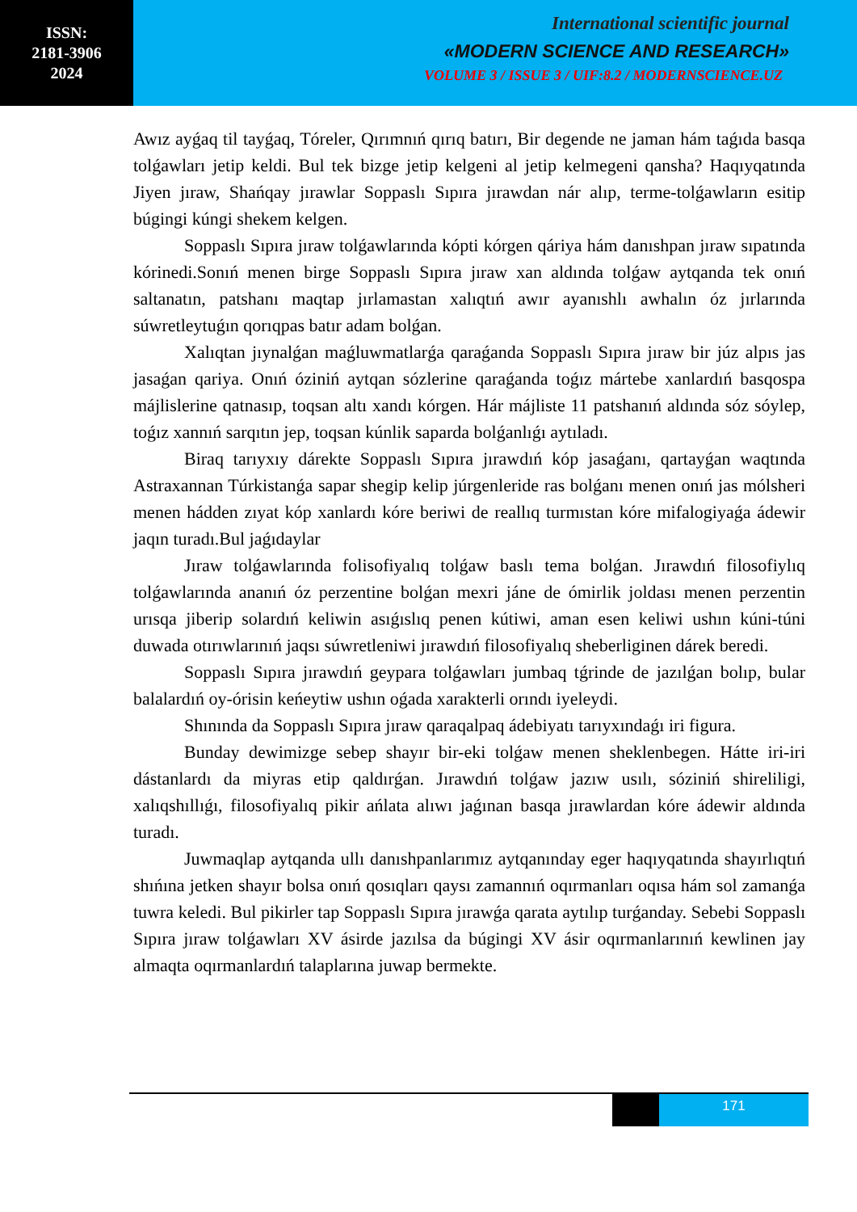ISSN:
2181-3906
2024
International scientific journal
«MODERN SCIENCE AND RESEARCH»
VOLUME 3 / ISSUE 3 / UIF:8.2 / MODERNSCIENCE.UZ
Awız ayǵaq til tayǵaq, Tóreler, Qırımnıń qırıq batırı, Bir degende ne jaman hám taǵıda basqa tolǵawları jetip keldi. Bul tek bizge jetip kelgeni al jetip kelmegeni qansha? Haqıyqatında Jiyen jıraw, Shańqay jırawlar Soppaslı Sıpıra jırawdan nár alıp, terme-tolǵawların esitip búgingi kúngi shekem kelgen.
Soppaslı Sıpıra jıraw tolǵawlarında kópti kórgen qáriya hám danıshpan jıraw sıpatında kórinedi.Sonıń menen birge Soppaslı Sıpıra jıraw xan aldında tolǵaw aytqanda tek onıń saltanatın, patshanı maqtap jırlamastan xalıqtıń awır ayanıshlı awhalın óz jırlarında súwretleytuǵın qorıqpas batır adam bolǵan.
Xalıqtan jıynalǵan maǵluwmatlarǵa qaraǵanda Soppaslı Sıpıra jıraw bir júz alpıs jas jasaǵan qariya. Onıń óziniń aytqan sózlerine qaraǵanda toǵız mártebe xanlardıń basqospa májlislerine qatnasıp, toqsan altı xandı kórgen. Hár májliste 11 patshanıń aldında sóz sóylep, toǵız xannıń sarqıtın jep, toqsan kúnlik saparda bolǵanlıǵı aytıladı.
Biraq tarıyxıy dárekte Soppaslı Sıpıra jırawdıń kóp jasaǵanı, qartayǵan waqtında Astraxannan Túrkistanǵa sapar shegip kelip júrgenleride ras bolǵanı menen onıń jas mólsheri menen hádden zıyat kóp xanlardı kóre beriwi de reallıq turmıstan kóre mifalogiyaǵa ádewir jaqın turadı.Bul jaǵıdaylar
Jıraw tolǵawlarında folisofiyalıq tolǵaw baslı tema bolǵan. Jırawdıń filosofiylıq tolǵawlarında ananıń óz perzentine bolǵan mexri jáne de ómirlik joldası menen perzentin urısqa jiberip solardıń keliwin asıǵıslıq penen kútiwi, aman esen keliwi ushın kúni-túni duwada otırıwlarınıń jaqsı súwretleniwi jırawdıń filosofiyalıq sheberliginen dárek beredi.
Soppaslı Sıpıra jırawdıń geypara tolǵawları jumbaq tǵrinde de jazılǵan bolıp, bular balalardıń oy-órisin keńeytiw ushın oǵada xarakterli orındı iyeleydi.
Shınında da Soppaslı Sıpıra jıraw qaraqalpaq ádebiyatı tarıyxındaǵı iri figura.
Bunday dewimizge sebep shayır bir-eki tolǵaw menen sheklenbegen. Hátte iri-iri dástanlardı da miyras etip qaldırǵan. Jırawdıń tolǵaw jazıw usılı, sóziniń shireliligi, xalıqshıllıǵı, filosofiyalıq pikir ańlata alıwı jaǵınan basqa jırawlardan kóre ádewir aldında turadı.
Juwmaqlap aytqanda ullı danıshpanlarımız aytqanınday eger haqıyqatında shayırlıqtıń shıńına jetken shayır bolsa onıń qosıqları qaysı zamannıń oqırmanları oqısa hám sol zamanǵa tuwra keledi. Bul pikirler tap Soppaslı Sıpıra jırawǵa qarata aytılıp turǵanday. Sebebi Soppaslı Sıpıra jıraw tolǵawları XV ásirde jazılsa da búgingi XV ásir oqırmanlarınıń kewlinen jay almaqta oqırmanlardıń talaplarına juwap bermekte.
171